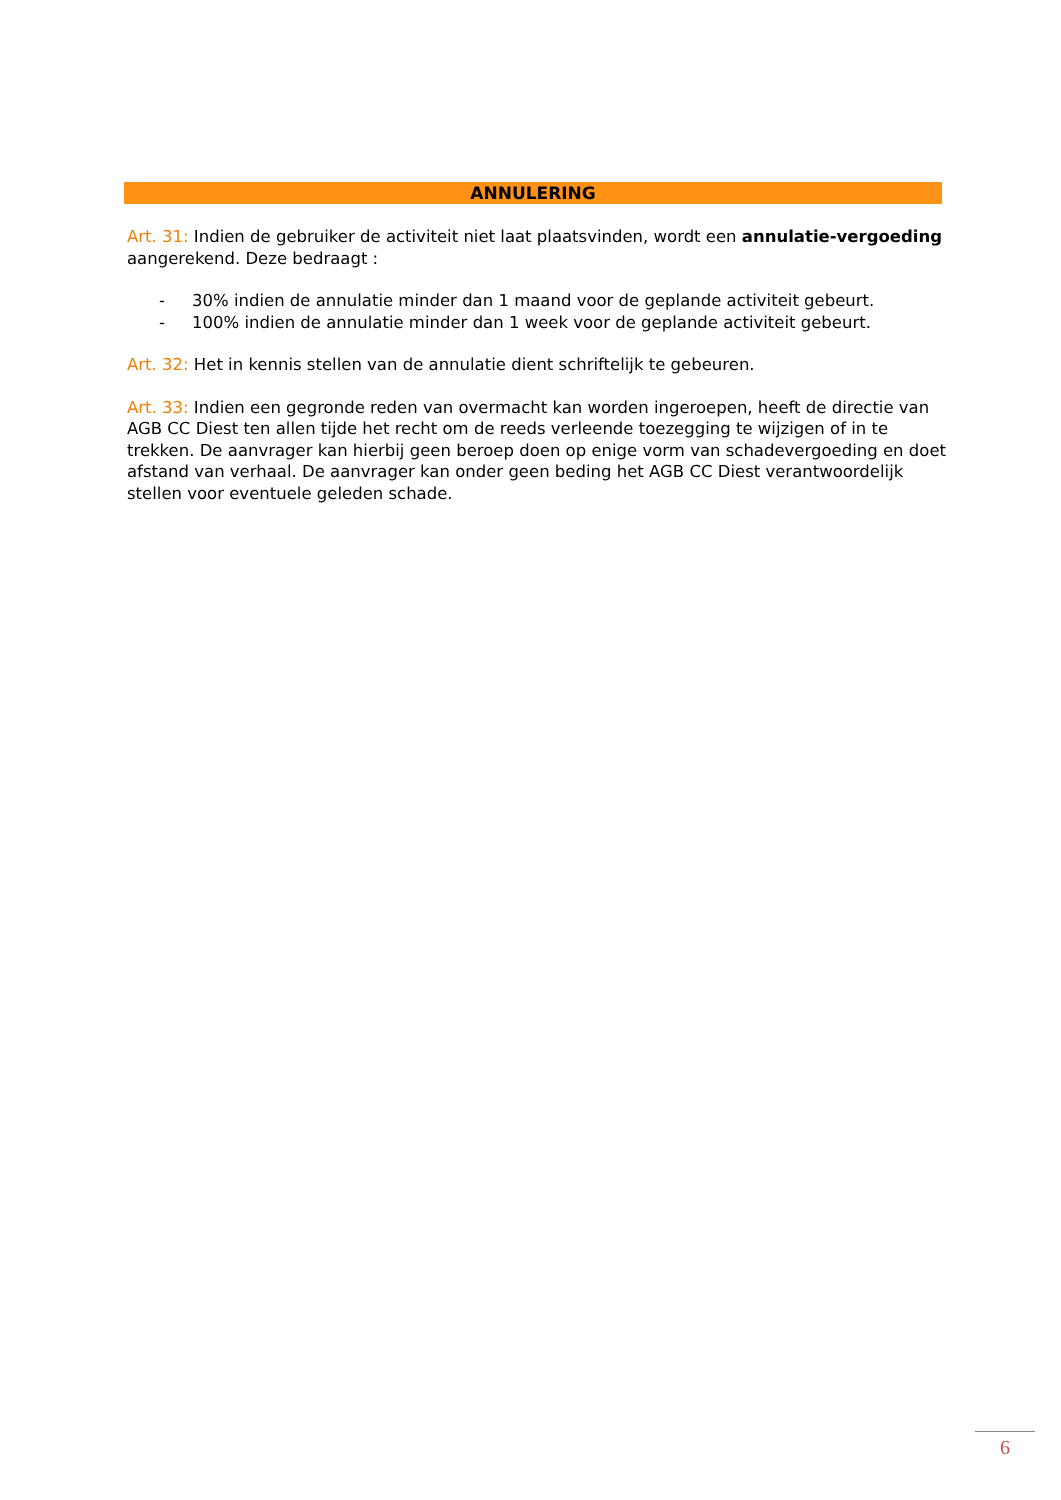ANNULERING
Art. 31: Indien de gebruiker de activiteit niet laat plaatsvinden, wordt een annulatie-vergoeding aangerekend. Deze bedraagt :
- 30% indien de annulatie minder dan 1 maand voor de geplande activiteit gebeurt.
- 100% indien de annulatie minder dan 1 week voor de geplande activiteit gebeurt.
Art. 32: Het in kennis stellen van de annulatie dient schriftelijk te gebeuren.
Art. 33: Indien een gegronde reden van overmacht kan worden ingeroepen, heeft de directie van AGB CC Diest ten allen tijde het recht om de reeds verleende toezegging te wijzigen of in te trekken. De aanvrager kan hierbij geen beroep doen op enige vorm van schadevergoeding en doet afstand van verhaal. De aanvrager kan onder geen beding het AGB CC Diest verantwoordelijk stellen voor eventuele geleden schade.
6